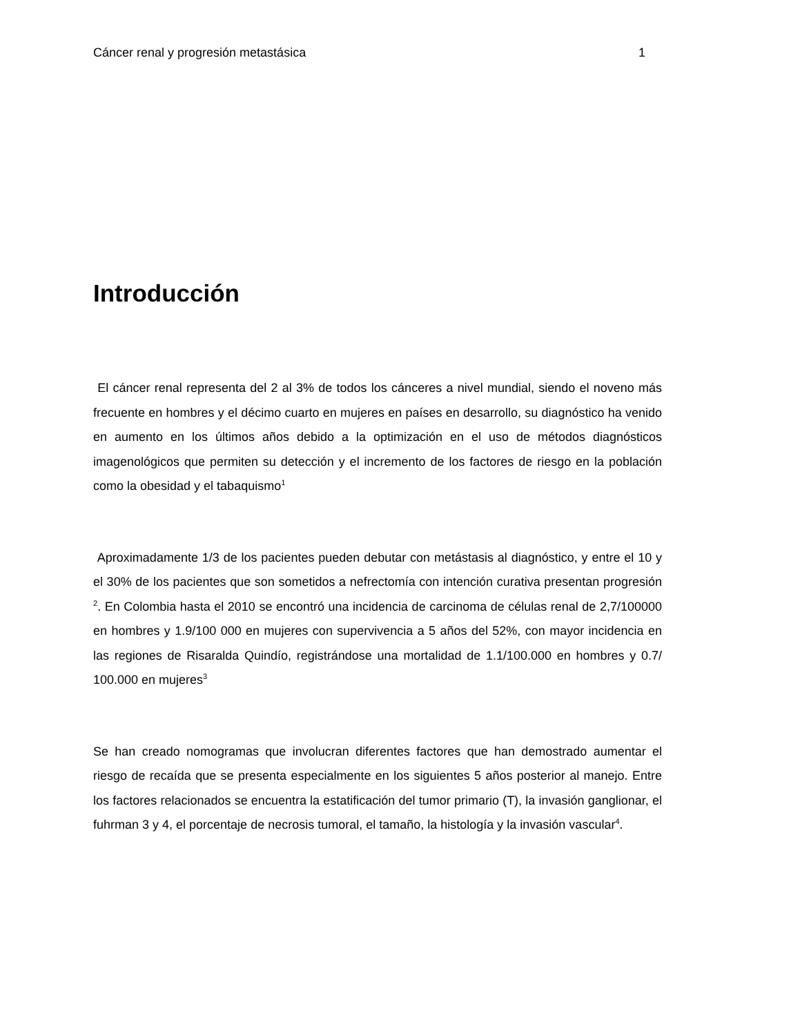Cáncer renal y progresión metastásica 1
Introducción
El cáncer renal representa del 2 al 3% de todos los cánceres a nivel mundial, siendo el noveno más frecuente en hombres y el décimo cuarto en mujeres en países en desarrollo, su diagnóstico ha venido en aumento en los últimos años debido a la optimización en el uso de métodos diagnósticos imagenológicos que permiten su detección y el incremento de los factores de riesgo en la población como la obesidad y el tabaquismo<sup>1</sup>
Aproximadamente 1/3 de los pacientes pueden debutar con metástasis al diagnóstico, y entre el 10 y el 30% de los pacientes que son sometidos a nefrectomía con intención curativa presentan progresión <sup>2</sup>. En Colombia hasta el 2010 se encontró una incidencia de carcinoma de células renal de 2,7/100000 en hombres y 1.9/100 000 en mujeres con supervivencia a 5 años del 52%, con mayor incidencia en las regiones de Risaralda Quindío, registrándose una mortalidad de 1.1/100.000 en hombres y 0.7/ 100.000 en mujeres<sup>3</sup>
Se han creado nomogramas que involucran diferentes factores que han demostrado aumentar el riesgo de recaída que se presenta especialmente en los siguientes 5 años posterior al manejo. Entre los factores relacionados se encuentra la estatificación del tumor primario (T), la invasión ganglionar, el fuhrman 3 y 4, el porcentaje de necrosis tumoral, el tamaño, la histología y la invasión vascular<sup>4</sup>.